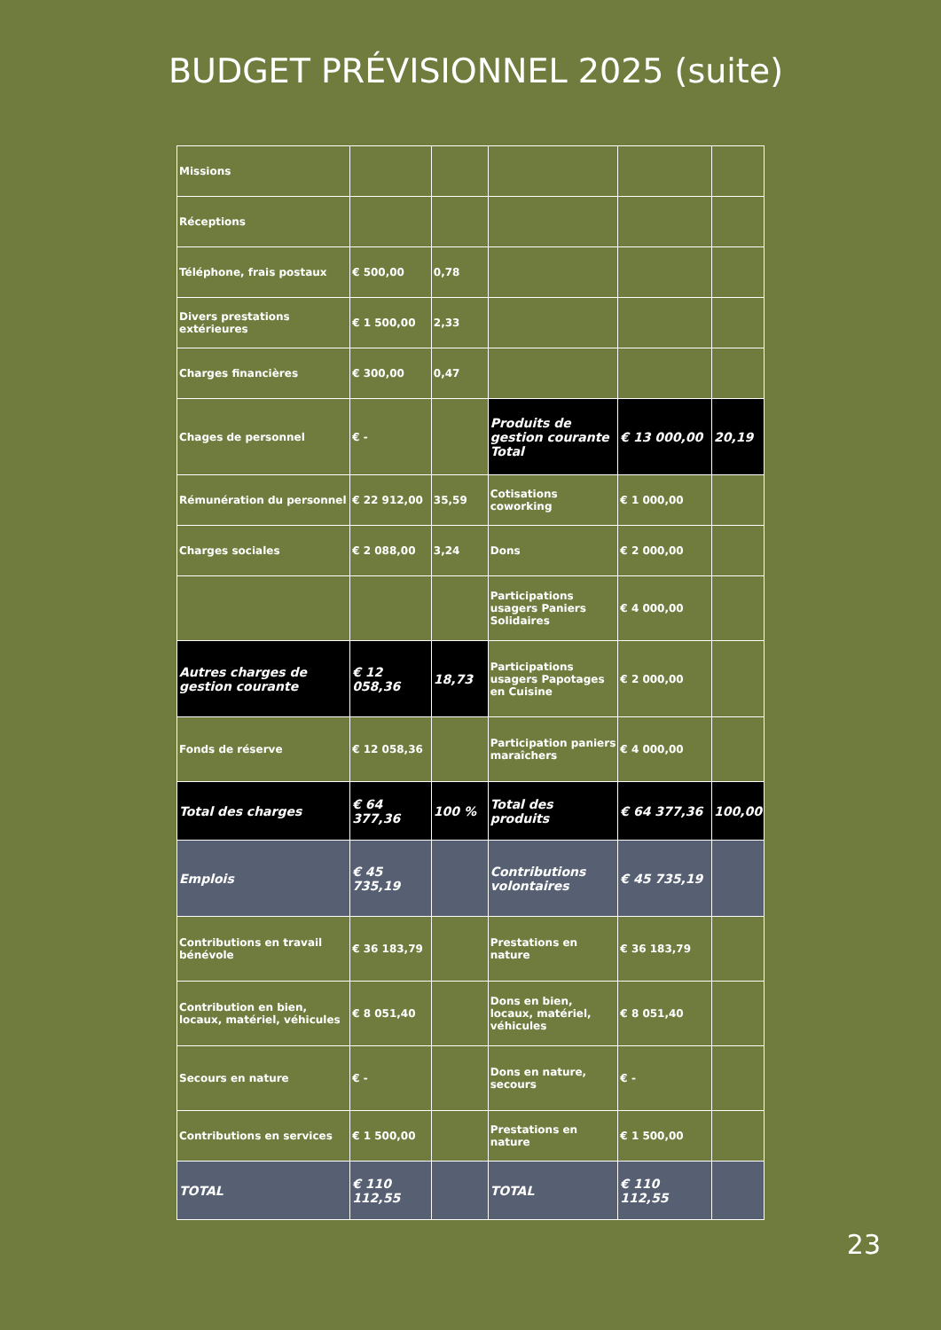BUDGET PRÉVISIONNEL 2025 (suite)
| Missions | | | | | |
| Réceptions | | | | | |
| Téléphone, frais postaux | € 500,00 | 0,78 | | | |
| Divers prestations extérieures | € 1 500,00 | 2,33 | | | |
| Charges financières | € 300,00 | 0,47 | | | |
| Chages de personnel | € - | | Produits de gestion courante Total | € 13 000,00 | 20,19 |
| Rémunération du personnel | € 22 912,00 | 35,59 | Cotisations coworking | € 1 000,00 | |
| Charges sociales | € 2 088,00 | 3,24 | Dons | € 2 000,00 | |
| | | | Participations usagers Paniers Solidaires | € 4 000,00 | |
| Autres charges de gestion courante | € 12 058,36 | 18,73 | Participations usagers Papotages en Cuisine | € 2 000,00 | |
| Fonds de réserve | € 12 058,36 | | Participation paniers maraîchers | € 4 000,00 | |
| Total des charges | € 64 377,36 | 100 % | Total des produits | € 64 377,36 | 100,00 |
| Emplois | € 45 735,19 | | Contributions volontaires | € 45 735,19 | |
| Contributions en travail bénévole | € 36 183,79 | | Prestations en nature | € 36 183,79 | |
| Contribution en bien, locaux, matériel, véhicules | € 8 051,40 | | Dons en bien, locaux, matériel, véhicules | € 8 051,40 | |
| Secours en nature | € - | | Dons en nature, secours | € - | |
| Contributions en services | € 1 500,00 | | Prestations en nature | € 1 500,00 | |
| TOTAL | € 110 112,55 | | TOTAL | € 110 112,55 | |
23